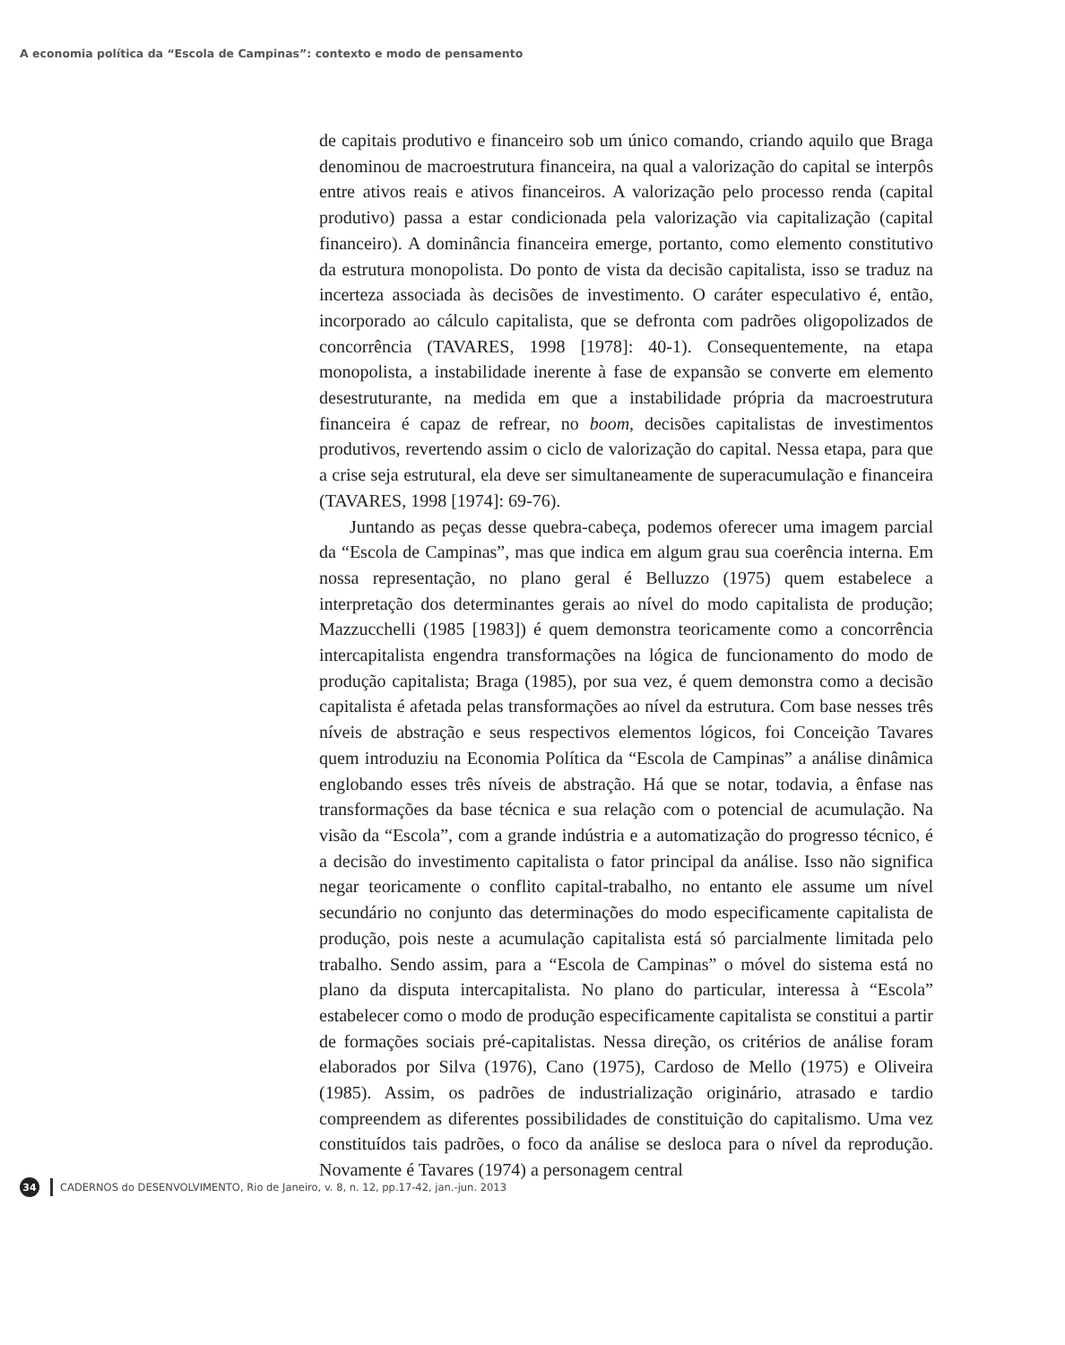A economia política da “Escola de Campinas”: contexto e modo de pensamento
de capitais produtivo e financeiro sob um único comando, criando aquilo que Braga denominou de macroestrutura financeira, na qual a valorização do capital se interpôs entre ativos reais e ativos financeiros. A valorização pelo processo renda (capital produtivo) passa a estar condicionada pela valorização via capitalização (capital financeiro). A dominância financeira emerge, portanto, como elemento constitutivo da estrutura monopolista. Do ponto de vista da decisão capitalista, isso se traduz na incerteza associada às decisões de investimento. O caráter especulativo é, então, incorporado ao cálculo capitalista, que se defronta com padrões oligopolizados de concorrência (TAVARES, 1998 [1978]: 40-1). Consequentemente, na etapa monopolista, a instabilidade inerente à fase de expansão se converte em elemento desestruturante, na medida em que a instabilidade própria da macroestrutura financeira é capaz de refrear, no boom, decisões capitalistas de investimentos produtivos, revertendo assim o ciclo de valorização do capital. Nessa etapa, para que a crise seja estrutural, ela deve ser simultaneamente de superacumulação e financeira (TAVARES, 1998 [1974]: 69-76).
Juntando as peças desse quebra-cabeça, podemos oferecer uma imagem parcial da “Escola de Campinas”, mas que indica em algum grau sua coerência interna. Em nossa representação, no plano geral é Belluzzo (1975) quem estabelece a interpretação dos determinantes gerais ao nível do modo capitalista de produção; Mazzucchelli (1985 [1983]) é quem demonstra teoricamente como a concorrência intercapitalista engendra transformações na lógica de funcionamento do modo de produção capitalista; Braga (1985), por sua vez, é quem demonstra como a decisão capitalista é afetada pelas transformações ao nível da estrutura. Com base nesses três níveis de abstração e seus respectivos elementos lógicos, foi Conceição Tavares quem introduziu na Economia Política da “Escola de Campinas” a análise dinâmica englobando esses três níveis de abstração. Há que se notar, todavia, a ênfase nas transformações da base técnica e sua relação com o potencial de acumulação. Na visão da “Escola”, com a grande indústria e a automatização do progresso técnico, é a decisão do investimento capitalista o fator principal da análise. Isso não significa negar teoricamente o conflito capital-trabalho, no entanto ele assume um nível secundário no conjunto das determinações do modo especificamente capitalista de produção, pois neste a acumulação capitalista está só parcialmente limitada pelo trabalho. Sendo assim, para a “Escola de Campinas” o móvel do sistema está no plano da disputa intercapitalista. No plano do particular, interessa à “Escola” estabelecer como o modo de produção especificamente capitalista se constitui a partir de formações sociais pré-capitalistas. Nessa direção, os critérios de análise foram elaborados por Silva (1976), Cano (1975), Cardoso de Mello (1975) e Oliveira (1985). Assim, os padrões de industrialização originário, atrasado e tardio compreendem as diferentes possibilidades de constituição do capitalismo. Uma vez constituídos tais padrões, o foco da análise se desloca para o nível da reprodução. Novamente é Tavares (1974) a personagem central
34
CADERNOS do DESENVOLVIMENTO, Rio de Janeiro, v. 8, n. 12, pp.17-42, jan.-jun. 2013